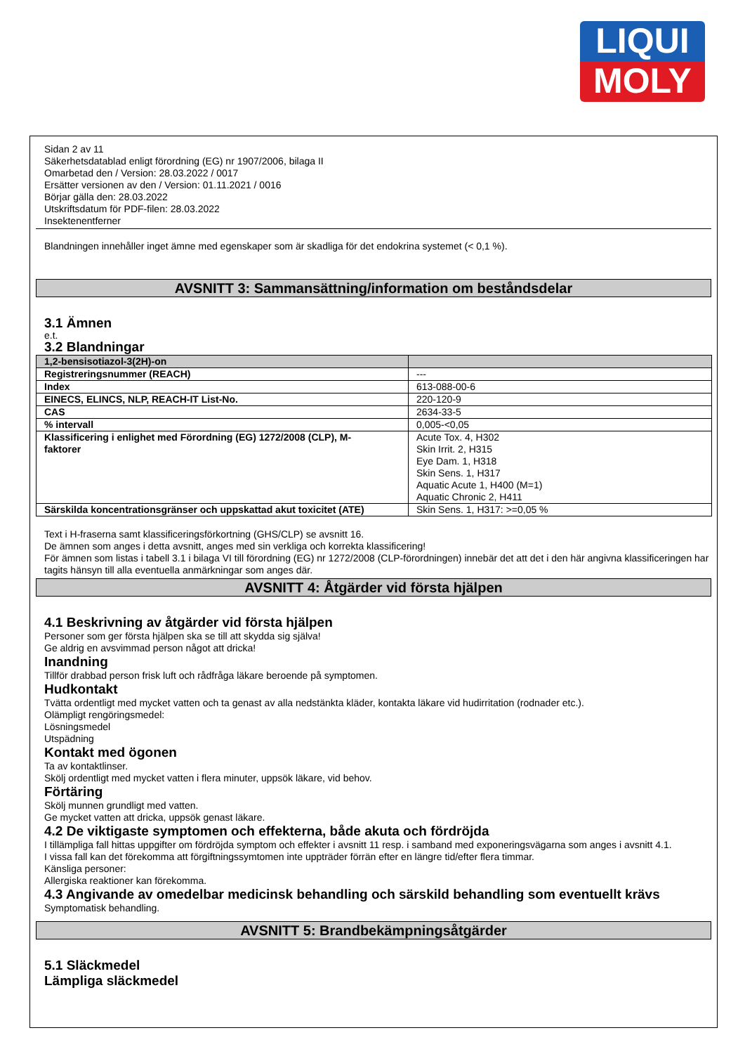LIQUI
MOLY
Sidan 2 av 11
Säkerhetsdatablad enligt förordning (EG) nr 1907/2006, bilaga II
Omarbetad den / Version: 28.03.2022 / 0017
Ersätter versionen av den / Version: 01.11.2021 / 0016
Börjar gälla den: 28.03.2022
Utskriftsdatum för PDF-filen: 28.03.2022
Insektenentferner
Blandningen innehåller inget ämne med egenskaper som är skadliga för det endokrina systemet (< 0,1 %).
AVSNITT 3: Sammansättning/information om beståndsdelar
3.1 Ämnen
e.t.
3.2 Blandningar
| 1,2-bensisotiazol-3(2H)-on | |
| Registreringsnummer (REACH) | --- |
| Index | 613-088-00-6 |
| EINECS, ELINCS, NLP, REACH-IT List-No. | 220-120-9 |
| CAS | 2634-33-5 |
| % intervall | 0,005-<0,05 |
| Klassificering i enlighet med Förordning (EG) 1272/2008 (CLP), M- faktorer | Acute Tox. 4, H302 Skin Irrit. 2, H315 Eye Dam. 1, H318 Skin Sens. 1, H317 Aquatic Acute 1, H400 (M=1) Aquatic Chronic 2, H411 |
| Särskilda koncentrationsgränser och uppskattad akut toxicitet (ATE) | Skin Sens. 1, H317: >=0,05 % |
Text i H-fraserna samt klassificeringsförkortning (GHS/CLP) se avsnitt 16.
De ämnen som anges i detta avsnitt, anges med sin verkliga och korrekta klassificering!
För ämnen som listas i tabell 3.1 i bilaga VI till förordning (EG) nr 1272/2008 (CLP-förordningen) innebär det att det i den här angivna klassificeringen har tagits hänsyn till alla eventuella anmärkningar som anges där.
AVSNITT 4: Åtgärder vid första hjälpen
4.1 Beskrivning av åtgärder vid första hjälpen
Personer som ger första hjälpen ska se till att skydda sig själva!
Ge aldrig en avsvimmad person något att dricka!
Inandning
Tillför drabbad person frisk luft och rådfråga läkare beroende på symptomen.
Hudkontakt
Tvätta ordentligt med mycket vatten och ta genast av alla nedstänkta kläder, kontakta läkare vid hudirritation (rodnader etc.).
Olämpligt rengöringsmedel:
Lösningsmedel
Utspädning
Kontakt med ögonen
Ta av kontaktlinser.
Skölj ordentligt med mycket vatten i flera minuter, uppsök läkare, vid behov.
Förtäring
Skölj munnen grundligt med vatten.
Ge mycket vatten att dricka, uppsök genast läkare.
4.2 De viktigaste symptomen och effekterna, både akuta och fördröjda
I tillämpliga fall hittas uppgifter om fördröjda symptom och effekter i avsnitt 11 resp. i samband med exponeringsvägarna som anges i avsnitt 4.1.
I vissa fall kan det förekomma att förgiftningssymtomen inte uppträder förrän efter en längre tid/efter flera timmar.
Känsliga personer:
Allergiska reaktioner kan förekomma.
4.3 Angivande av omedelbar medicinsk behandling och särskild behandling som eventuellt krävs
Symptomatisk behandling.
AVSNITT 5: Brandbekämpningsåtgärder
5.1 Släckmedel
Lämpliga släckmedel